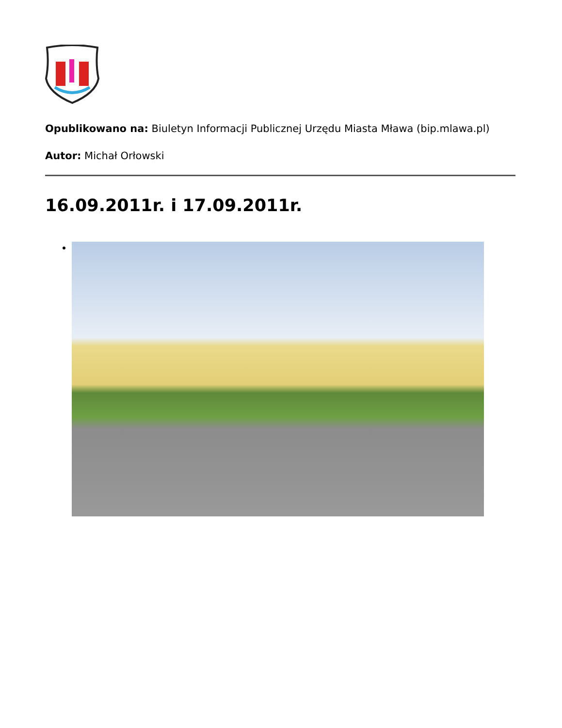Opublikowano na: Biuletyn Informacji Publicznej Urzędu Miasta Mława (bip.mlawa.pl)
Autor: Michał Orłowski
16.09.2011r. i 17.09.2011r.